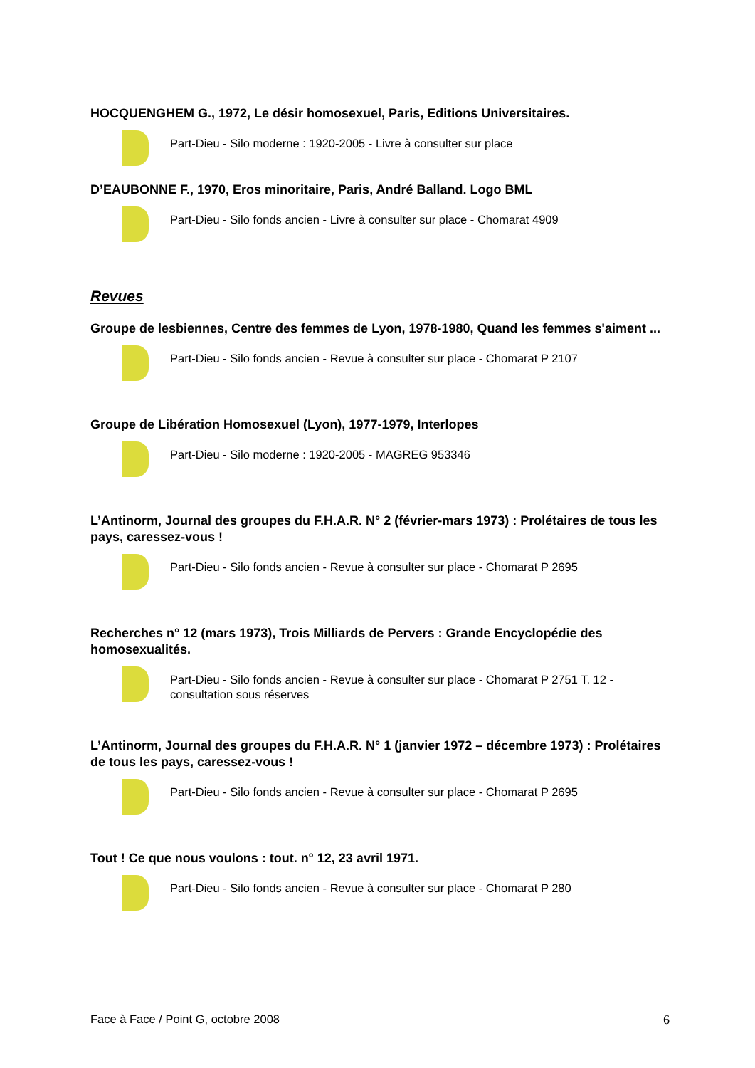HOCQUENGHEM G., 1972, Le désir homosexuel, Paris, Editions Universitaires.
Part-Dieu - Silo moderne : 1920-2005 - Livre à consulter sur place
D’EAUBONNE F., 1970, Eros minoritaire, Paris, André Balland. Logo BML
Part-Dieu - Silo fonds ancien - Livre à consulter sur place - Chomarat 4909
Revues
Groupe de lesbiennes, Centre des femmes de Lyon, 1978-1980, Quand les femmes s'aiment ...
Part-Dieu - Silo fonds ancien - Revue à consulter sur place - Chomarat P 2107
Groupe de Libération Homosexuel (Lyon), 1977-1979, Interlopes
Part-Dieu - Silo moderne : 1920-2005 - MAGREG 953346
L’Antinorm, Journal des groupes du F.H.A.R. N° 2 (février-mars 1973) : Prolétaires de tous les pays, caressez-vous !
Part-Dieu - Silo fonds ancien - Revue à consulter sur place - Chomarat P 2695
Recherches n° 12 (mars 1973), Trois Milliards de Pervers : Grande Encyclopédie des homosexualités.
Part-Dieu - Silo fonds ancien - Revue à consulter sur place - Chomarat P 2751 T. 12 - consultation sous réserves
L’Antinorm, Journal des groupes du F.H.A.R. N° 1 (janvier 1972 – décembre 1973) : Prolétaires de tous les pays, caressez-vous !
Part-Dieu - Silo fonds ancien - Revue à consulter sur place - Chomarat P 2695
Tout ! Ce que nous voulons : tout. n° 12, 23 avril 1971.
Part-Dieu - Silo fonds ancien - Revue à consulter sur place - Chomarat P 280
Face à Face / Point G, octobre 2008 6